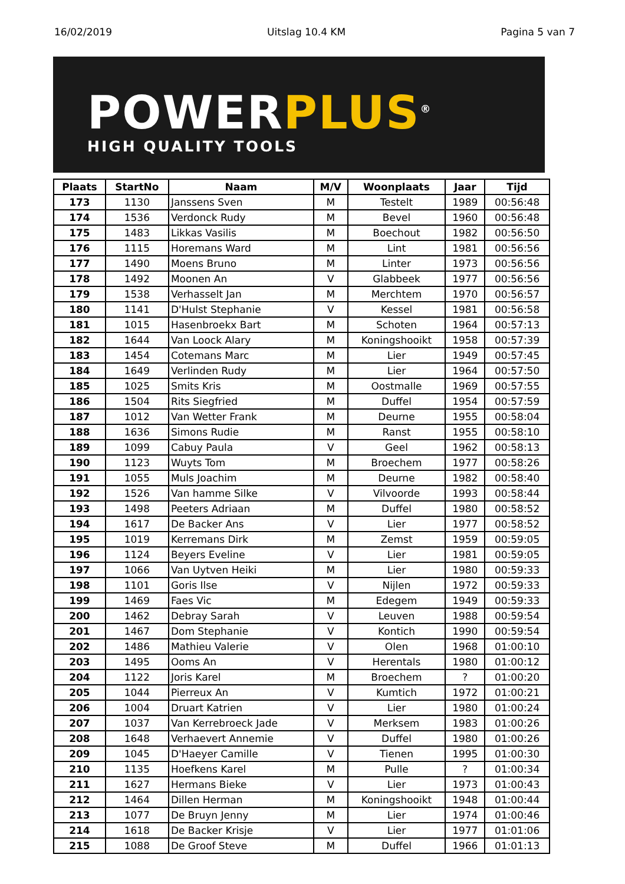16/02/2019 Uitslag 10.4 KM Pagina 5 van 7
POWERPLUS<sup>®</sup>
HIGH QUALITY TOOLS
| Plaats | StartNo | Naam | M/V | Woonplaats | Jaar | Tijd |
| --- | --- | --- | --- | --- | --- | --- |
| 173 | 1130 | Janssens Sven | M | Testelt | 1989 | 00:56:48 |
| 174 | 1536 | Verdonck Rudy | M | Bevel | 1960 | 00:56:48 |
| 175 | 1483 | Likkas Vasilis | M | Boechout | 1982 | 00:56:50 |
| 176 | 1115 | Horemans Ward | M | Lint | 1981 | 00:56:56 |
| 177 | 1490 | Moens Bruno | M | Linter | 1973 | 00:56:56 |
| 178 | 1492 | Moonen An | V | Glabbeek | 1977 | 00:56:56 |
| 179 | 1538 | Verhasselt Jan | M | Merchtem | 1970 | 00:56:57 |
| 180 | 1141 | D'Hulst Stephanie | V | Kessel | 1981 | 00:56:58 |
| 181 | 1015 | Hasenbroekx Bart | M | Schoten | 1964 | 00:57:13 |
| 182 | 1644 | Van Loock Alary | M | Koningshooikt | 1958 | 00:57:39 |
| 183 | 1454 | Cotemans Marc | M | Lier | 1949 | 00:57:45 |
| 184 | 1649 | Verlinden Rudy | M | Lier | 1964 | 00:57:50 |
| 185 | 1025 | Smits Kris | M | Oostmalle | 1969 | 00:57:55 |
| 186 | 1504 | Rits Siegfried | M | Duffel | 1954 | 00:57:59 |
| 187 | 1012 | Van Wetter Frank | M | Deurne | 1955 | 00:58:04 |
| 188 | 1636 | Simons Rudie | M | Ranst | 1955 | 00:58:10 |
| 189 | 1099 | Cabuy Paula | V | Geel | 1962 | 00:58:13 |
| 190 | 1123 | Wuyts Tom | M | Broechem | 1977 | 00:58:26 |
| 191 | 1055 | Muls Joachim | M | Deurne | 1982 | 00:58:40 |
| 192 | 1526 | Van hamme Silke | V | Vilvoorde | 1993 | 00:58:44 |
| 193 | 1498 | Peeters Adriaan | M | Duffel | 1980 | 00:58:52 |
| 194 | 1617 | De Backer Ans | V | Lier | 1977 | 00:58:52 |
| 195 | 1019 | Kerremans Dirk | M | Zemst | 1959 | 00:59:05 |
| 196 | 1124 | Beyers Eveline | V | Lier | 1981 | 00:59:05 |
| 197 | 1066 | Van Uytven Heiki | M | Lier | 1980 | 00:59:33 |
| 198 | 1101 | Goris Ilse | V | Nijlen | 1972 | 00:59:33 |
| 199 | 1469 | Faes Vic | M | Edegem | 1949 | 00:59:33 |
| 200 | 1462 | Debray Sarah | V | Leuven | 1988 | 00:59:54 |
| 201 | 1467 | Dom Stephanie | V | Kontich | 1990 | 00:59:54 |
| 202 | 1486 | Mathieu Valerie | V | Olen | 1968 | 01:00:10 |
| 203 | 1495 | Ooms An | V | Herentals | 1980 | 01:00:12 |
| 204 | 1122 | Joris Karel | M | Broechem | ? | 01:00:20 |
| 205 | 1044 | Pierreux An | V | Kumtich | 1972 | 01:00:21 |
| 206 | 1004 | Druart Katrien | V | Lier | 1980 | 01:00:24 |
| 207 | 1037 | Van Kerrebroeck Jade | V | Merksem | 1983 | 01:00:26 |
| 208 | 1648 | Verhaevert Annemie | V | Duffel | 1980 | 01:00:26 |
| 209 | 1045 | D'Haeyer Camille | V | Tienen | 1995 | 01:00:30 |
| 210 | 1135 | Hoefkens Karel | M | Pulle | ? | 01:00:34 |
| 211 | 1627 | Hermans Bieke | V | Lier | 1973 | 01:00:43 |
| 212 | 1464 | Dillen Herman | M | Koningshooikt | 1948 | 01:00:44 |
| 213 | 1077 | De Bruyn Jenny | M | Lier | 1974 | 01:00:46 |
| 214 | 1618 | De Backer Krisje | V | Lier | 1977 | 01:01:06 |
| 215 | 1088 | De Groof Steve | M | Duffel | 1966 | 01:01:13 |